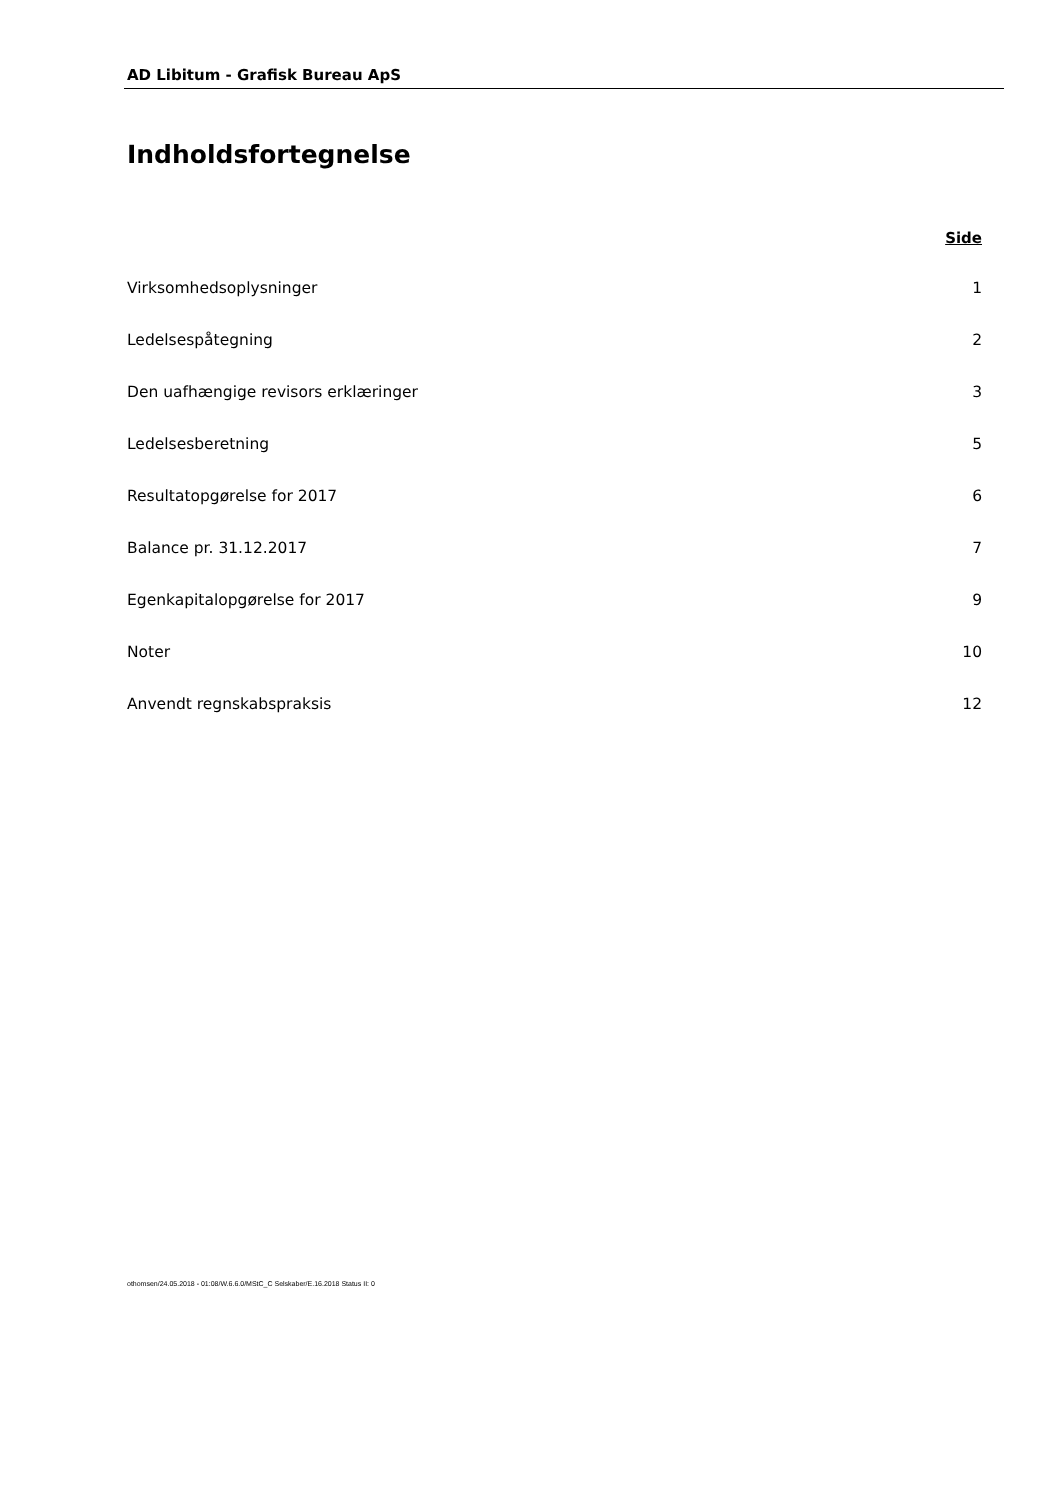AD Libitum - Grafisk Bureau ApS
Indholdsfortegnelse
Side
Virksomhedsoplysninger 1
Ledelsespåtegning 2
Den uafhængige revisors erklæringer 3
Ledelsesberetning 5
Resultatopgørelse for 2017 6
Balance pr. 31.12.2017 7
Egenkapitalopgørelse for 2017 9
Noter 10
Anvendt regnskabspraksis 12
othomsen/24.05.2018 - 01:08/W.6.6.0/MStC_C Selskaber/E.16.2018 Status II: 0